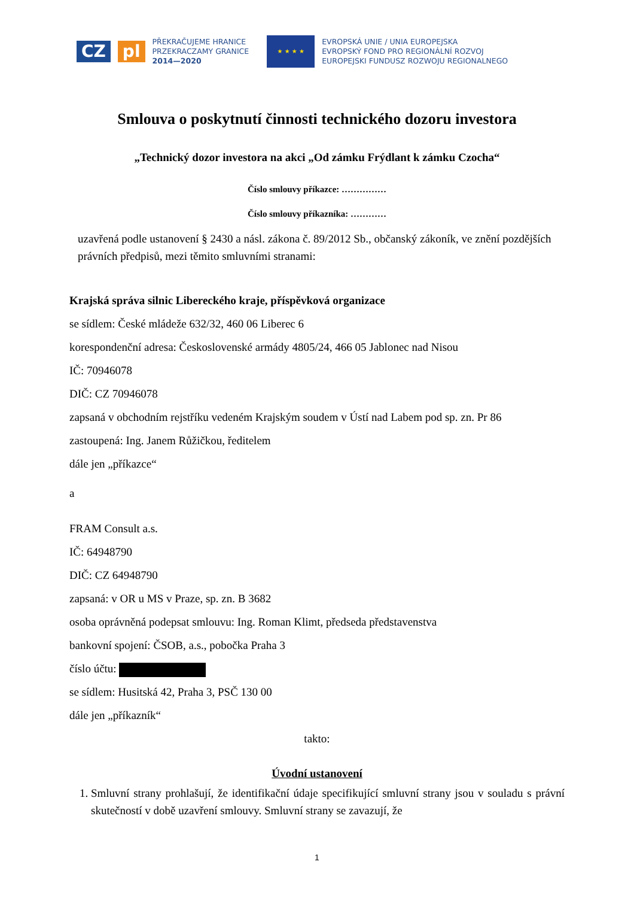CZ pl PŘEKRAČUJEME HRANICE
PRZEKRACZAMY GRANICE
2014—2020
★ ★ ★ ★ EVROPSKÁ UNIE / UNIA EUROPEJSKA
EVROPSKÝ FOND PRO REGIONÁLNÍ ROZVOJ
EUROPEJSKI FUNDUSZ ROZWOJU REGIONALNEGO
Smlouva o poskytnutí činnosti technického dozoru investora
„Technický dozor investora na akci „Od zámku Frýdlant k zámku Czocha“
Číslo smlouvy příkazce: ……………
Číslo smlouvy příkazníka: …………
uzavřená podle ustanovení § 2430 a násl. zákona č. 89/2012 Sb., občanský zákoník, ve znění pozdějších právních předpisů, mezi těmito smluvními stranami:
Krajská správa silnic Libereckého kraje, příspěvková organizace
se sídlem: České mládeže 632/32, 460 06 Liberec 6
korespondenční adresa: Československé armády 4805/24, 466 05 Jablonec nad Nisou
IČ: 70946078
DIČ: CZ 70946078
zapsaná v obchodním rejstříku vedeném Krajským soudem v Ústí nad Labem pod sp. zn. Pr 86
zastoupená: Ing. Janem Růžičkou, ředitelem
dále jen „příkazce“
a
FRAM Consult a.s.
IČ: 64948790
DIČ: CZ 64948790
zapsaná: v OR u MS v Praze, sp. zn. B 3682
osoba oprávněná podepsat smlouvu: Ing. Roman Klimt, předseda představenstva
bankovní spojení: ČSOB, a.s., pobočka Praha 3
číslo účtu:
se sídlem: Husitská 42, Praha 3, PSČ 130 00
dále jen „příkazník“
takto:
Úvodní ustanovení
1. Smluvní strany prohlašují, že identifikační údaje specifikující smluvní strany jsou v souladu s právní skutečností v době uzavření smlouvy. Smluvní strany se zavazují, že
1